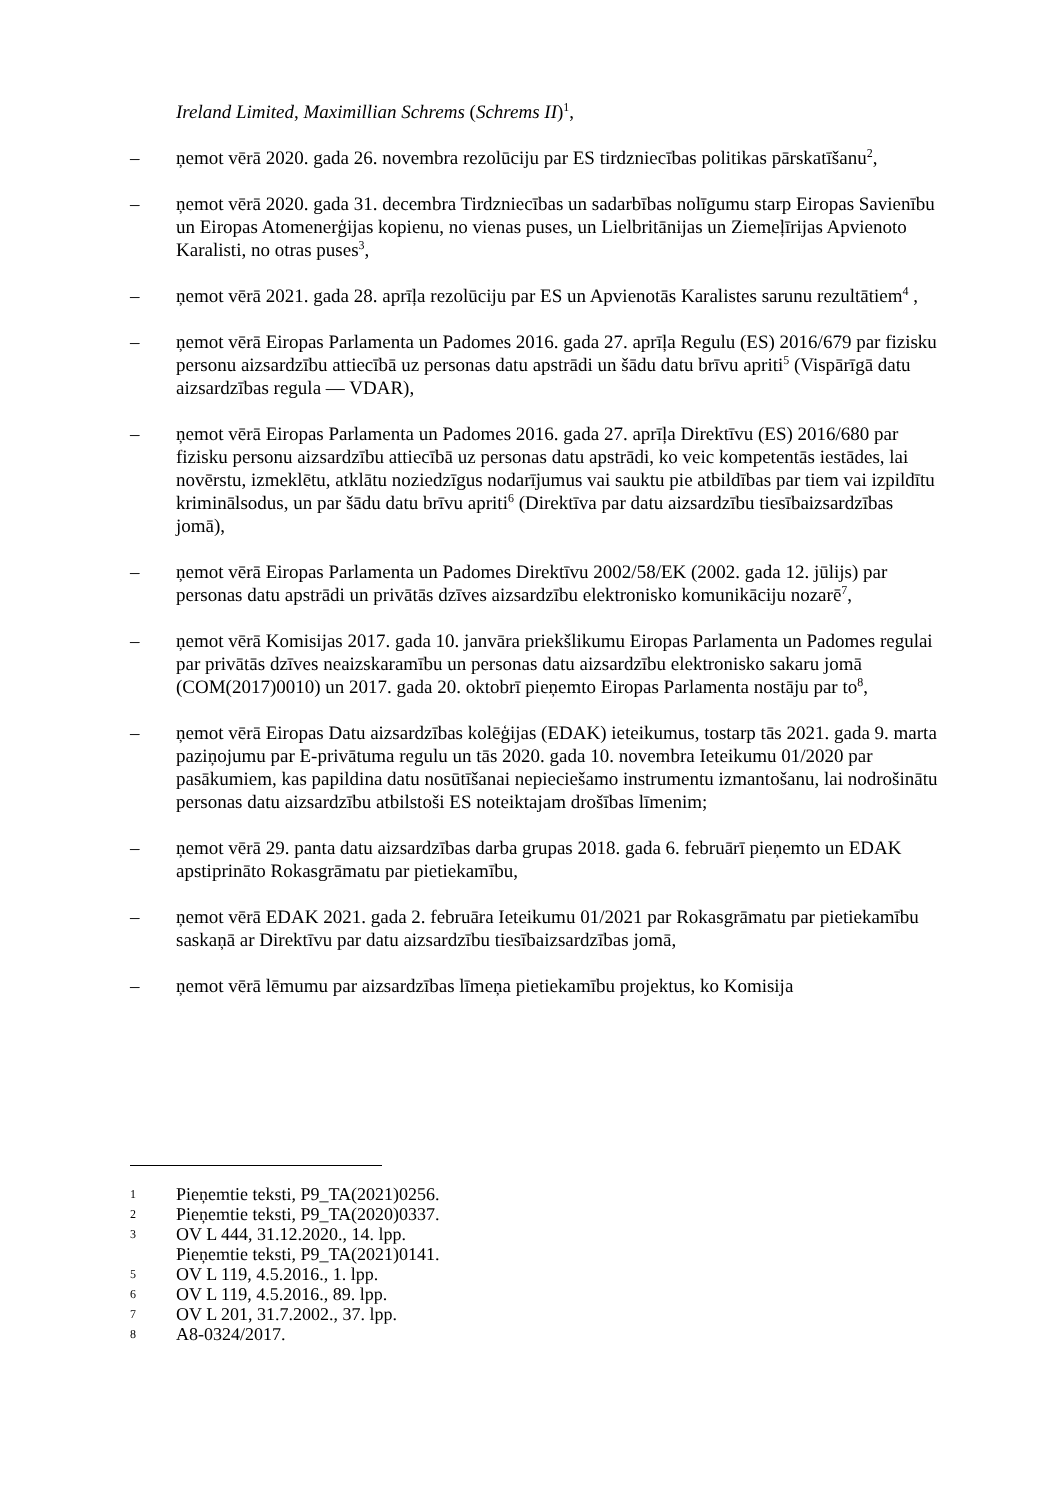Ireland Limited, Maximillian Schrems (Schrems II)<sup>1</sup>,
– ņemot vērā 2020. gada 26. novembra rezolūciju par ES tirdzniecības politikas pārskatīšanu<sup>2</sup>,
– ņemot vērā 2020. gada 31. decembra Tirdzniecības un sadarbības nolīgumu starp Eiropas Savienību un Eiropas Atomenerģijas kopienu, no vienas puses, un Lielbritānijas un Ziemeļīrijas Apvienoto Karalisti, no otras puses<sup>3</sup>,
– ņemot vērā 2021. gada 28. aprīļa rezolūciju par ES un Apvienotās Karalistes sarunu rezultātiem<sup>4</sup> ,
– ņemot vērā Eiropas Parlamenta un Padomes 2016. gada 27. aprīļa Regulu (ES) 2016/679 par fizisku personu aizsardzību attiecībā uz personas datu apstrādi un šādu datu brīvu apriti<sup>5</sup> (Vispārīgā datu aizsardzības regula — VDAR),
– ņemot vērā Eiropas Parlamenta un Padomes 2016. gada 27. aprīļa Direktīvu (ES) 2016/680 par fizisku personu aizsardzību attiecībā uz personas datu apstrādi, ko veic kompetentās iestādes, lai novērstu, izmeklētu, atklātu noziedzīgus nodarījumus vai sauktu pie atbildības par tiem vai izpildītu kriminālsodus, un par šādu datu brīvu apriti<sup>6</sup> (Direktīva par datu aizsardzību tiesībaizsardzības jomā),
– ņemot vērā Eiropas Parlamenta un Padomes Direktīvu 2002/58/EK (2002. gada 12. jūlijs) par personas datu apstrādi un privātās dzīves aizsardzību elektronisko komunikāciju nozarē<sup>7</sup>,
– ņemot vērā Komisijas 2017. gada 10. janvāra priekšlikumu Eiropas Parlamenta un Padomes regulai par privātās dzīves neaizskaramību un personas datu aizsardzību elektronisko sakaru jomā (COM(2017)0010) un 2017. gada 20. oktobrī pieņemto Eiropas Parlamenta nostāju par to<sup>8</sup>,
– ņemot vērā Eiropas Datu aizsardzības kolēģijas (EDAK) ieteikumus, tostarp tās 2021. gada 9. marta paziņojumu par E-privātuma regulu un tās 2020. gada 10. novembra Ieteikumu 01/2020 par pasākumiem, kas papildina datu nosūtīšanai nepieciešamo instrumentu izmantošanu, lai nodrošinātu personas datu aizsardzību atbilstoši ES noteiktajam drošības līmenim;
– ņemot vērā 29. panta datu aizsardzības darba grupas 2018. gada 6. februārī pieņemto un EDAK apstiprināto Rokasgrāmatu par pietiekamību,
– ņemot vērā EDAK 2021. gada 2. februāra Ieteikumu 01/2021 par Rokasgrāmatu par pietiekamību saskaņā ar Direktīvu par datu aizsardzību tiesībaizsardzības jomā,
– ņemot vērā lēmumu par aizsardzības līmeņa pietiekamību projektus, ko Komisija
1 Pieņemtie teksti, P9_TA(2021)0256.
2 Pieņemtie teksti, P9_TA(2020)0337.
3 OV L 444, 31.12.2020., 14. lpp.
Pieņemtie teksti, P9_TA(2021)0141.
5 OV L 119, 4.5.2016., 1. lpp.
6 OV L 119, 4.5.2016., 89. lpp.
7 OV L 201, 31.7.2002., 37. lpp.
8 A8-0324/2017.